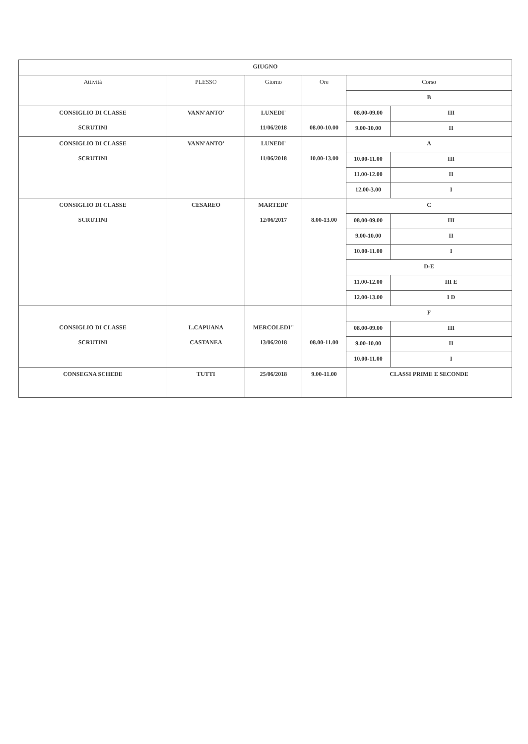| GIUGNO | | | | | |
| Attività | PLESSO | Giorno | Ore | Corso | |
| | | | | B | |
| CONSIGLIO DI CLASSE SCRUTINI | VANN'ANTO' | LUNEDI' 11/06/2018 | 08.00-10.00 | 08.00-09.00 | III |
| | | | | 9.00-10.00 | II |
| CONSIGLIO DI CLASSE SCRUTINI | VANN'ANTO' | LUNEDI' 11/06/2018 | 10.00-13.00 | A | |
| | | | | 10.00-11.00 | III |
| | | | | 11.00-12.00 | II |
| | | | | 12.00-3.00 | I |
| CONSIGLIO DI CLASSE SCRUTINI | CESAREO | MARTEDI' 12/06/2017 | 8.00-13.00 | C | |
| | | | | 08.00-09.00 | III |
| | | | | 9.00-10.00 | II |
| | | | | 10.00-11.00 | I |
| | | | | D-E | |
| | | | | 11.00-12.00 | III E |
| | | | | 12.00-13.00 | I D |
| CONSIGLIO DI CLASSE SCRUTINI | L.CAPUANA CASTANEA | MERCOLEDI'' 13/06/2018 | 08.00-11.00 | F | |
| | | | | 08.00-09.00 | III |
| | | | | 9.00-10.00 | II |
| | | | | 10.00-11.00 | I |
| CONSEGNA SCHEDE | TUTTI | 25/06/2018 | 9.00-11.00 | CLASSI PRIME E SECONDE | |